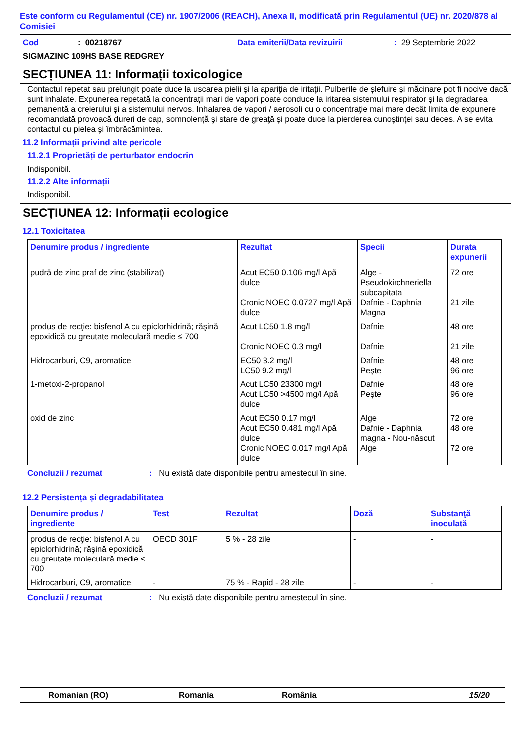Este conform cu Regulamentul (CE) nr. 1907/2006 (REACH), Anexa II, modificată prin Regulamentul (UE) nr. 2020/878 al Comisiei
Cod: 00218767 Data emiterii/Data revizuirii: 29 Septembrie 2022
SIGMAZINC 109HS BASE REDGREY
SECȚIUNEA 11: Informații toxicologice
Contactul repetat sau prelungit poate duce la uscarea pielii şi la apariţia de iritaţii. Pulberile de șlefuire și măcinare pot fi nocive dacă sunt inhalate. Expunerea repetată la concentrații mari de vapori poate conduce la iritarea sistemului respirator și la degradarea pemanentă a creierului și a sistemului nervos. Inhalarea de vapori / aerosoli cu o concentraţie mai mare decât limita de expunere recomandată provoacă dureri de cap, somnolenţă şi stare de greaţă şi poate duce la pierderea cunoştinţei sau deces. A se evita contactul cu pielea şi îmbrăcămintea.
11.2 Informații privind alte pericole
11.2.1 Proprietăți de perturbator endocrin
Indisponibil.
11.2.2 Alte informații
Indisponibil.
SECȚIUNEA 12: Informații ecologice
12.1 Toxicitatea
| Denumire produs / ingrediente | Rezultat | Specii | Durata expunerii |
| --- | --- | --- | --- |
| pudră de zinc praf de zinc (stabilizat) | Acut EC50 0.106 mg/l Apă dulce Cronic NOEC 0.0727 mg/l Apă dulce | Alge - Pseudokirchneriella subcapitata Dafnie - Daphnia Magna | 72 ore 21 zile |
| produs de recţie: bisfenol A cu epiclorhidrină; răşină epoxidică cu greutate moleculară medie ≤ 700 | Acut LC50 1.8 mg/l Cronic NOEC 0.3 mg/l | Dafnie Dafnie | 48 ore 21 zile |
| Hidrocarburi, C9, aromatice | EC50 3.2 mg/l LC50 9.2 mg/l | Dafnie Peşte | 48 ore 96 ore |
| 1-metoxi-2-propanol | Acut LC50 23300 mg/l Acut LC50 >4500 mg/l Apă dulce | Dafnie Peşte | 48 ore 96 ore |
| oxid de zinc | Acut EC50 0.17 mg/l Acut EC50 0.481 mg/l Apă dulce Cronic NOEC 0.017 mg/l Apă dulce | Alge Dafnie - Daphnia magna - Nou-născut Alge | 72 ore 48 ore 72 ore |
Concluzii / rezumat: Nu există date disponibile pentru amestecul în sine.
12.2 Persistența și degradabilitatea
| Denumire produs / ingrediente | Test | Rezultat | Doză | Substanţă inoculată |
| --- | --- | --- | --- | --- |
| produs de recţie: bisfenol A cu epiclorhidrină; răşină epoxidică cu greutate moleculară medie ≤ 700 | OECD 301F | 5 % - 28 zile | - | - |
| Hidrocarburi, C9, aromatice | - | 75 % - Rapid - 28 zile | - | - |
Concluzii / rezumat: Nu există date disponibile pentru amestecul în sine.
Romanian (RO) Romania România 15/20